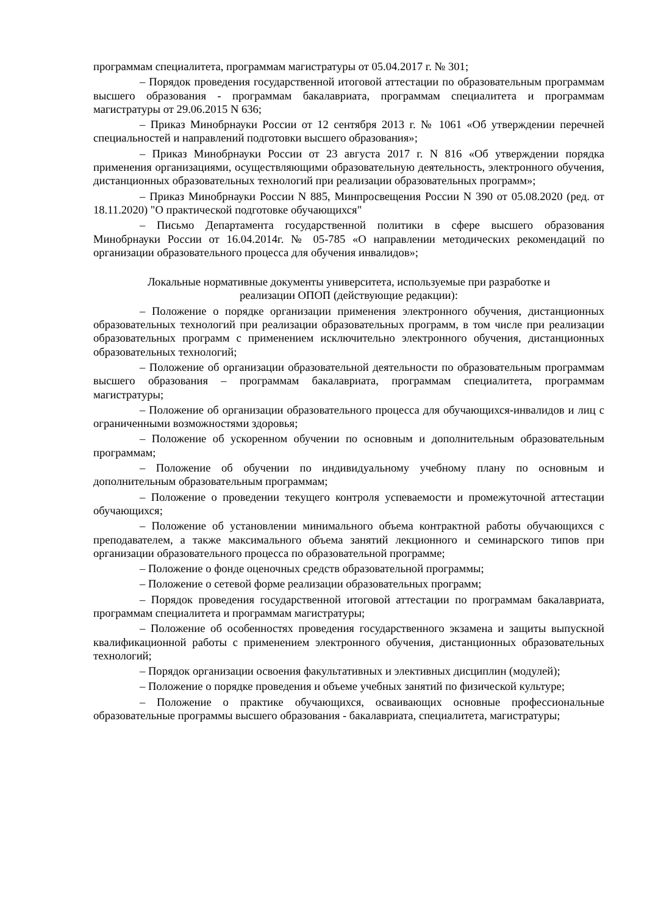программам специалитета, программам магистратуры от 05.04.2017 г. № 301;
– Порядок проведения государственной итоговой аттестации по образовательным программам высшего образования - программам бакалавриата, программам специалитета и программам магистратуры от 29.06.2015 N 636;
– Приказ Минобрнауки России от 12 сентября 2013 г. № 1061 «Об утверждении перечней специальностей и направлений подготовки высшего образования»;
– Приказ Минобрнауки России от 23 августа 2017 г. N 816 «Об утверждении порядка применения организациями, осуществляющими образовательную деятельность, электронного обучения, дистанционных образовательных технологий при реализации образовательных программ»;
– Приказ Минобрнауки России N 885, Минпросвещения России N 390 от 05.08.2020 (ред. от 18.11.2020) "О практической подготовке обучающихся"
– Письмо Департамента государственной политики в сфере высшего образования Минобрнауки России от 16.04.2014г. № 05-785 «О направлении методических рекомендаций по организации образовательного процесса для обучения инвалидов»;
Локальные нормативные документы университета, используемые при разработке и
реализации ОПОП (действующие редакции):
– Положение о порядке организации применения электронного обучения, дистанционных образовательных технологий при реализации образовательных программ, в том числе при реализации образовательных программ с применением исключительно электронного обучения, дистанционных образовательных технологий;
– Положение об организации образовательной деятельности по образовательным программам высшего образования – программам бакалавриата, программам специалитета, программам магистратуры;
– Положение об организации образовательного процесса для обучающихся-инвалидов и лиц с ограниченными возможностями здоровья;
– Положение об ускоренном обучении по основным и дополнительным образовательным программам;
– Положение об обучении по индивидуальному учебному плану по основным и дополнительным образовательным программам;
– Положение о проведении текущего контроля успеваемости и промежуточной аттестации обучающихся;
– Положение об установлении минимального объема контрактной работы обучающихся с преподавателем, а также максимального объема занятий лекционного и семинарского типов при организации образовательного процесса по образовательной программе;
– Положение о фонде оценочных средств образовательной программы;
– Положение о сетевой форме реализации образовательных программ;
– Порядок проведения государственной итоговой аттестации по программам бакалавриата, программам специалитета и программам магистратуры;
– Положение об особенностях проведения государственного экзамена и защиты выпускной квалификационной работы с применением электронного обучения, дистанционных образовательных технологий;
– Порядок организации освоения факультативных и элективных дисциплин (модулей);
– Положение о порядке проведения и объеме учебных занятий по физической культуре;
– Положение о практике обучающихся, осваивающих основные профессиональные образовательные программы высшего образования - бакалавриата, специалитета, магистратуры;